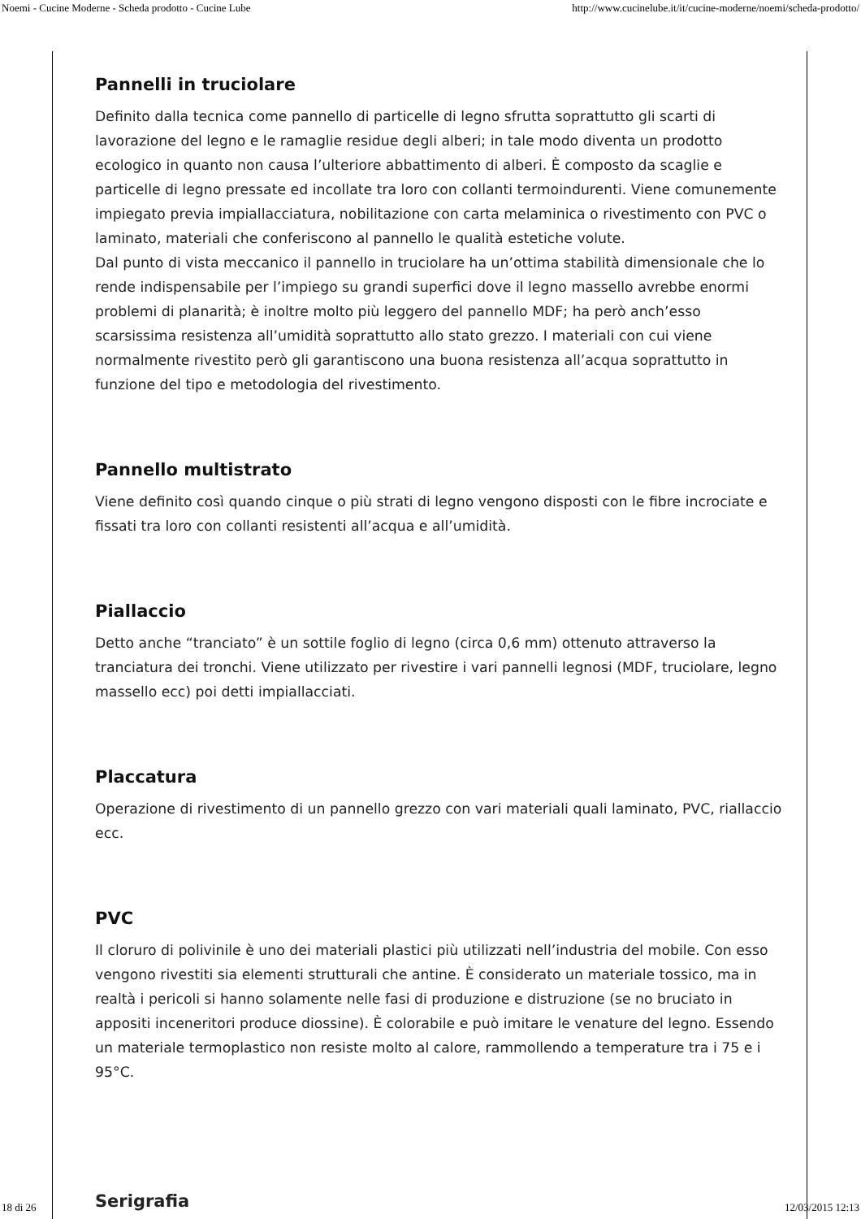Noemi - Cucine Moderne - Scheda prodotto - Cucine Lube http://www.cucinelube.it/it/cucine-moderne/noemi/scheda-prodotto/
Pannelli in truciolare
Definito dalla tecnica come pannello di particelle di legno sfrutta soprattutto gli scarti di lavorazione del legno e le ramaglie residue degli alberi; in tale modo diventa un prodotto ecologico in quanto non causa l’ulteriore abbattimento di alberi. È composto da scaglie e particelle di legno pressate ed incollate tra loro con collanti termoindurenti. Viene comunemente impiegato previa impiallacciatura, nobilitazione con carta melaminica o rivestimento con PVC o laminato, materiali che conferiscono al pannello le qualità estetiche volute.
Dal punto di vista meccanico il pannello in truciolare ha un’ottima stabilità dimensionale che lo rende indispensabile per l’impiego su grandi superfici dove il legno massello avrebbe enormi problemi di planarità; è inoltre molto più leggero del pannello MDF; ha però anch’esso scarsissima resistenza all’umidità soprattutto allo stato grezzo. I materiali con cui viene normalmente rivestito però gli garantiscono una buona resistenza all’acqua soprattutto in funzione del tipo e metodologia del rivestimento.
Pannello multistrato
Viene definito così quando cinque o più strati di legno vengono disposti con le fibre incrociate e fissati tra loro con collanti resistenti all’acqua e all’umidità.
Piallaccio
Detto anche “tranciato” è un sottile foglio di legno (circa 0,6 mm) ottenuto attraverso la tranciatura dei tronchi. Viene utilizzato per rivestire i vari pannelli legnosi (MDF, truciolare, legno massello ecc) poi detti impiallacciati.
Placcatura
Operazione di rivestimento di un pannello grezzo con vari materiali quali laminato, PVC, riallaccio ecc.
PVC
Il cloruro di polivinile è uno dei materiali plastici più utilizzati nell’industria del mobile. Con esso vengono rivestiti sia elementi strutturali che antine. È considerato un materiale tossico, ma in realtà i pericoli si hanno solamente nelle fasi di produzione e distruzione (se no bruciato in appositi inceneritori produce diossine). È colorabile e può imitare le venature del legno. Essendo un materiale termoplastico non resiste molto al calore, rammollendo a temperature tra i 75 e i 95°C.
18 di 26 12/03/2015 12:13 Serigrafia